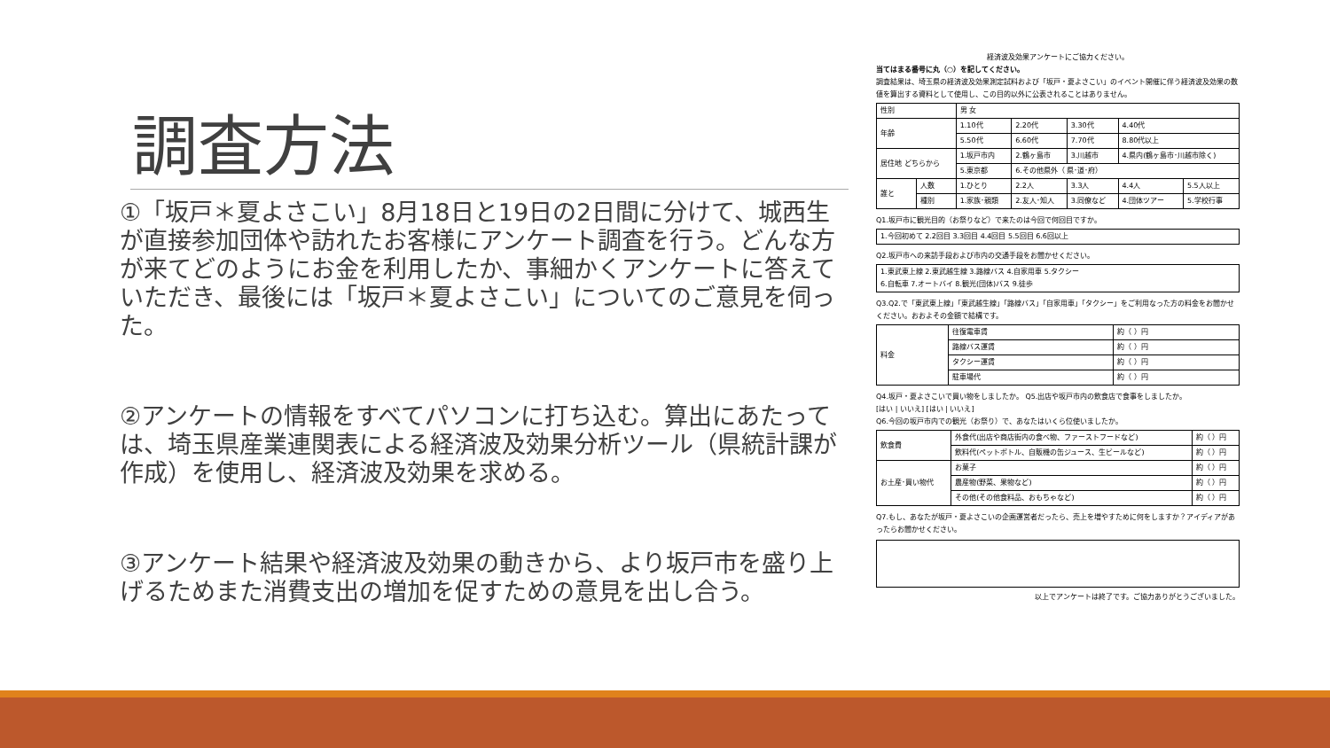調査方法
①「坂戸＊夏よさこい」8月18日と19日の2日間に分けて、城西生が直接参加団体や訪れたお客様にアンケート調査を行う。どんな方が来てどのようにお金を利用したか、事細かくアンケートに答えていただき、最後には「坂戸＊夏よさこい」についてのご意見を伺った。
②アンケートの情報をすべてパソコンに打ち込む。算出にあたっては、埼玉県産業連関表による経済波及効果分析ツール（県統計課が作成）を使用し、経済波及効果を求める。
③アンケート結果や経済波及効果の動きから、より坂戸市を盛り上げるためまた消費支出の増加を促すための意見を出し合う。
経済波及効果アンケートにご協力ください。
当てはまる番号に丸（○）を記してください。
調査結果は、埼玉県の経済波及効果測定試料および「坂戸・夏よさこい」のイベント開催に伴う経済波及効果の数値を算出する資料として使用し、この目的以外に公表されることはありません。
| 性別 | | 男 女 | | | | |
| 年齢 | | 1.10代 | 2.20代 | 3.30代 | 4.40代 | |
| | | 5.50代 | 6.60代 | 7.70代 | 8.80代以上 | |
| 居住地 どちらから | | 1.坂戸市内 | 2.鶴ヶ島市 | 3.川越市 | 4.県内(鶴ヶ島市･川越市除く) | |
| | | 5.東京都 | 6.その他県外（ 県･道･府） | | | |
| 誰と | 人数 | 1.ひとり | 2.2人 | 3.3人 | 4.4人 | 5.5人以上 |
| | 種別 | 1.家族･親類 | 2.友人･知人 | 3.同僚など | 4.団体ツアー | 5.学校行事 |
Q1.坂戸市に観光目的（お祭りなど）で来たのは今回で何回目ですか。
| 1.今回初めて 2.2回目 3.3回目 4.4回目 5.5回目 6.6回以上 |
Q2.坂戸市への来訪手段および市内の交通手段をお聞かせください。
| 1.東武東上線 2.東武越生線 3.路線バス 4.自家用車 5.タクシー 6.自転車 7.オートバイ 8.観光(団体)バス 9.徒歩 |
Q3.Q2.で「東武東上線」「東武越生線」「路線バス」「自家用車」「タクシー」をご利用なった方の料金をお聞かせください。おおよその金額で結構です。
| 料金 | 往復電車賃 | 約（ ）円 |
| | 路線バス運賃 | 約（ ）円 |
| | タクシー運賃 | 約（ ）円 |
| | 駐車場代 | 約（ ）円 |
Q4.坂戸・夏よさこいで買い物をしましたか。 Q5.出店や坂戸市内の飲食店で食事をしましたか。
[はい | いいえ] [はい | いいえ]
Q6.今回の坂戸市内での観光（お祭り）で、あなたはいくら位使いましたか。
| 飲食費 | 外食代(出店や商店街内の食べ物、ファーストフードなど) | 約（ ）円 |
| | 飲料代(ペットボトル、自販機の缶ジュース、生ビールなど) | 約（ ）円 |
| お土産･買い物代 | お菓子 | 約（ ）円 |
| | 農産物(野菜、果物など) | 約（ ）円 |
| | その他(その他食料品、おもちゃなど) | 約（ ）円 |
Q7.もし、あなたが坂戸・夏よさこいの企画運営者だったら、売上を増やすために何をしますか？アイディアがあったらお聞かせください。
以上でアンケートは終了です。ご協力ありがとうございました。